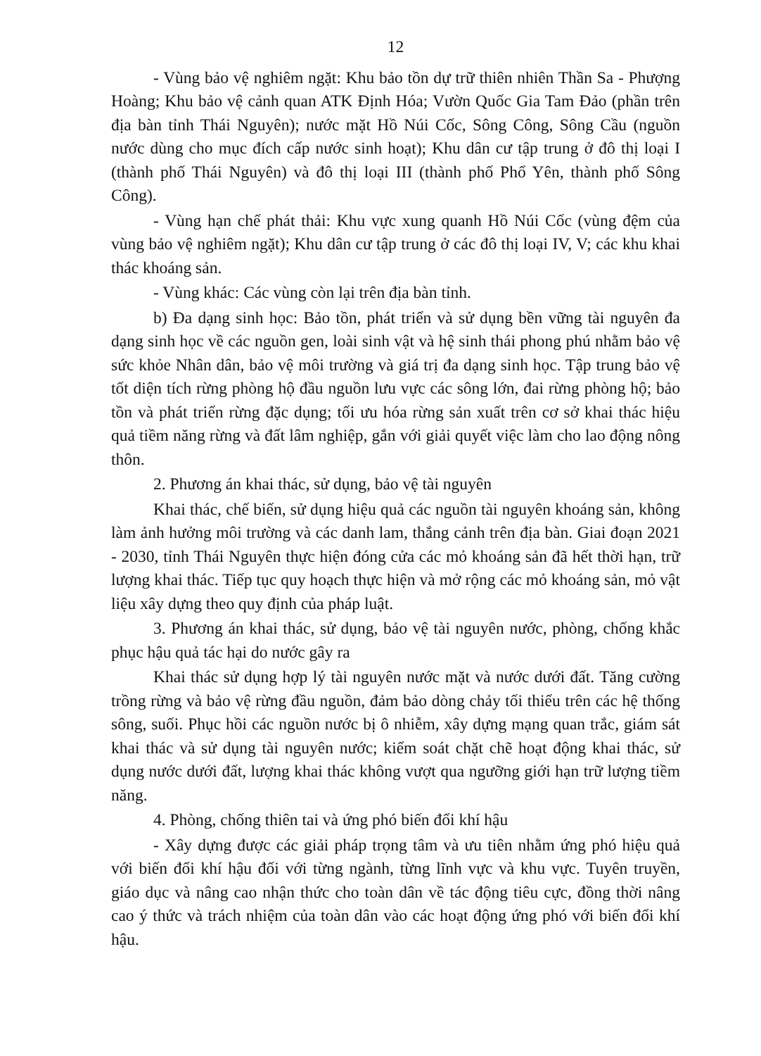12
- Vùng bảo vệ nghiêm ngặt: Khu bảo tồn dự trữ thiên nhiên Thần Sa - Phượng Hoàng; Khu bảo vệ cảnh quan ATK Định Hóa; Vườn Quốc Gia Tam Đảo (phần trên địa bàn tỉnh Thái Nguyên); nước mặt Hồ Núi Cốc, Sông Công, Sông Cầu (nguồn nước dùng cho mục đích cấp nước sinh hoạt); Khu dân cư tập trung ở đô thị loại I (thành phố Thái Nguyên) và đô thị loại III (thành phố Phổ Yên, thành phố Sông Công).
- Vùng hạn chế phát thải: Khu vực xung quanh Hồ Núi Cốc (vùng đệm của vùng bảo vệ nghiêm ngặt); Khu dân cư tập trung ở các đô thị loại IV, V; các khu khai thác khoáng sản.
- Vùng khác: Các vùng còn lại trên địa bàn tỉnh.
b) Đa dạng sinh học: Bảo tồn, phát triển và sử dụng bền vững tài nguyên đa dạng sinh học về các nguồn gen, loài sinh vật và hệ sinh thái phong phú nhằm bảo vệ sức khỏe Nhân dân, bảo vệ môi trường và giá trị đa dạng sinh học. Tập trung bảo vệ tốt diện tích rừng phòng hộ đầu nguồn lưu vực các sông lớn, đai rừng phòng hộ; bảo tồn và phát triển rừng đặc dụng; tối ưu hóa rừng sản xuất trên cơ sở khai thác hiệu quả tiềm năng rừng và đất lâm nghiệp, gắn với giải quyết việc làm cho lao động nông thôn.
2. Phương án khai thác, sử dụng, bảo vệ tài nguyên
Khai thác, chế biến, sử dụng hiệu quả các nguồn tài nguyên khoáng sản, không làm ảnh hưởng môi trường và các danh lam, thắng cảnh trên địa bàn. Giai đoạn 2021 - 2030, tỉnh Thái Nguyên thực hiện đóng cửa các mỏ khoáng sản đã hết thời hạn, trữ lượng khai thác. Tiếp tục quy hoạch thực hiện và mở rộng các mỏ khoáng sản, mỏ vật liệu xây dựng theo quy định của pháp luật.
3. Phương án khai thác, sử dụng, bảo vệ tài nguyên nước, phòng, chống khắc phục hậu quả tác hại do nước gây ra
Khai thác sử dụng hợp lý tài nguyên nước mặt và nước dưới đất. Tăng cường trồng rừng và bảo vệ rừng đầu nguồn, đảm bảo dòng chảy tối thiểu trên các hệ thống sông, suối. Phục hồi các nguồn nước bị ô nhiễm, xây dựng mạng quan trắc, giám sát khai thác và sử dụng tài nguyên nước; kiểm soát chặt chẽ hoạt động khai thác, sử dụng nước dưới đất, lượng khai thác không vượt qua ngưỡng giới hạn trữ lượng tiềm năng.
4. Phòng, chống thiên tai và ứng phó biến đổi khí hậu
- Xây dựng được các giải pháp trọng tâm và ưu tiên nhằm ứng phó hiệu quả với biến đổi khí hậu đối với từng ngành, từng lĩnh vực và khu vực. Tuyên truyền, giáo dục và nâng cao nhận thức cho toàn dân về tác động tiêu cực, đồng thời nâng cao ý thức và trách nhiệm của toàn dân vào các hoạt động ứng phó với biến đổi khí hậu.